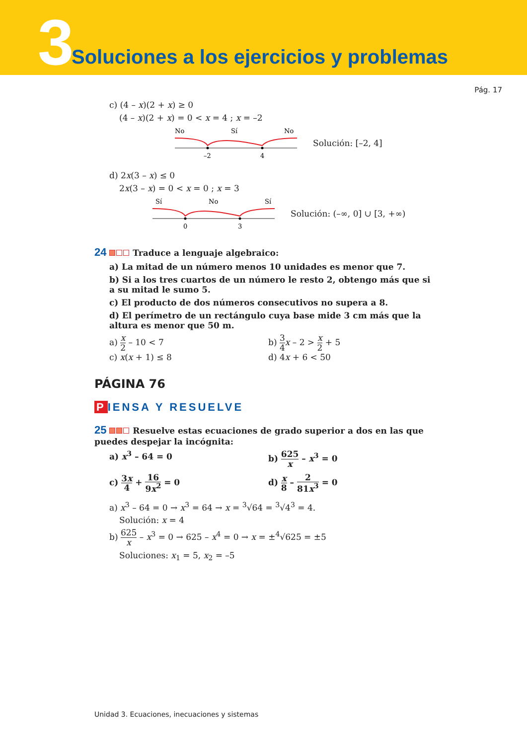3
Soluciones a los ejercicios y problemas
Pág. 17
c) (4 – x)(2 + x) ≥ 0
(4 – x)(2 + x) = 0 < x = 4 ; x = –2
No
Sí
No
–2
4
Solución: [–2, 4]
d) 2x(3 – x) ≤ 0
2x(3 – x) = 0 < x = 0 ; x = 3
Sí
No
Sí
0
3
Solución: (–∞, 0] ∪ [3, +∞)
24 Traduce a lenguaje algebraico:
a) La mitad de un número menos 10 unidades es menor que 7.
b) Si a los tres cuartos de un número le resto 2, obtengo más que si a su mitad le sumo 5.
c) El producto de dos números consecutivos no supera a 8.
d) El perímetro de un rectángulo cuya base mide 3 cm más que la altura es menor que 50 m.
a) x 2 – 10 < 7 b) 3 4 x – 2 > x 2 + 5
c) x(x + 1) ≤ 8 d) 4x + 6 < 50
PÁGINA 76
P IENSA Y RESUELVE
25 Resuelve estas ecuaciones de grado superior a dos en las que puedes despejar la incógnita:
a) x<sup>3</sup> – 64 = 0 b) 625 x – x<sup>3</sup> = 0
c) 3x 4 + 16 9x<sup>2</sup> = 0 d) x 8 – 2 81x<sup>3</sup> = 0
a) x<sup>3</sup> – 64 = 0 → x<sup>3</sup> = 64 → x = <sup>3</sup>√64 = <sup>3</sup>√4<sup>3</sup> = 4.
Solución: x = 4
b) 625 x – x<sup>3</sup> = 0 → 625 – x<sup>4</sup> = 0 → x = ±<sup>4</sup>√625 = ±5
Soluciones: x<sub>1</sub> = 5, x<sub>2</sub> = –5
Unidad 3. Ecuaciones, inecuaciones y sistemas